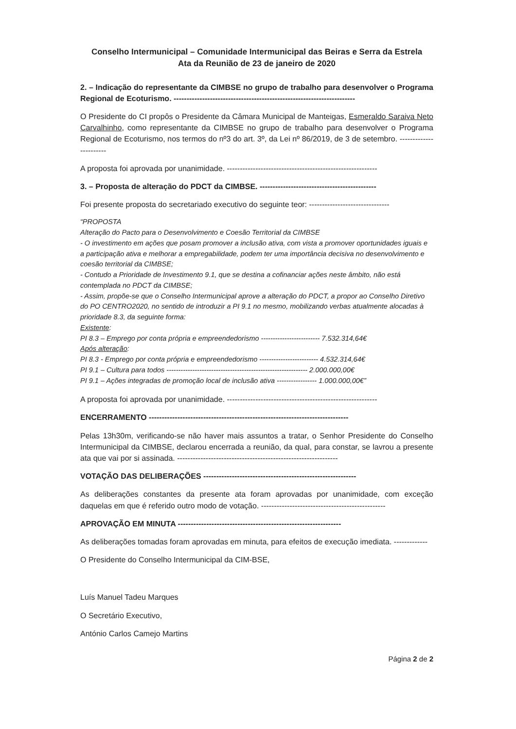Conselho Intermunicipal – Comunidade Intermunicipal das Beiras e Serra da Estrela
Ata da Reunião de 23 de janeiro de 2020
2. – Indicação do representante da CIMBSE no grupo de trabalho para desenvolver o Programa Regional de Ecoturismo. ----------------------------------------------------------------------
O Presidente do CI propôs o Presidente da Câmara Municipal de Manteigas, Esmeraldo Saraiva Neto Carvalhinho, como representante da CIMBSE no grupo de trabalho para desenvolver o Programa Regional de Ecoturismo, nos termos do nº3 do art. 3º, da Lei nº 86/2019, de 3 de setembro. -----------------------
A proposta foi aprovada por unanimidade. ----------------------------------------------------------
3. – Proposta de alteração do PDCT da CIMBSE. ---------------------------------------------
Foi presente proposta do secretariado executivo do seguinte teor: -------------------------------
“PROPOSTA
Alteração do Pacto para o Desenvolvimento e Coesão Territorial da CIMBSE
- O investimento em ações que posam promover a inclusão ativa, com vista a promover oportunidades iguais e a participação ativa e melhorar a empregabilidade, podem ter uma importância decisiva no desenvolvimento e coesão territorial da CIMBSE;
- Contudo a Prioridade de Investimento 9.1, que se destina a cofinanciar ações neste âmbito, não está contemplada no PDCT da CIMBSE;
- Assim, propõe-se que o Conselho Intermunicipal aprove a alteração do PDCT, a propor ao Conselho Diretivo do PO CENTRO2020, no sentido de introduzir a PI 9.1 no mesmo, mobilizando verbas atualmente alocadas à prioridade 8.3, da seguinte forma:
Existente:
PI 8.3 – Emprego por conta própria e empreendedorismo ------------------------- 7.532.314,64€
Após alteração:
PI 8.3 - Emprego por conta própria e empreendedorismo ------------------------- 4.532.314,64€
PI 9.1 – Cultura para todos ------------------------------------------------------------ 2.000.000,00€
PI 9.1 – Ações integradas de promoção local de inclusão ativa ----------------- 1.000.000,00€”
A proposta foi aprovada por unanimidade. ----------------------------------------------------------
ENCERRAMENTO -----------------------------------------------------------------------------
Pelas 13h30m, verificando-se não haver mais assuntos a tratar, o Senhor Presidente do Conselho Intermunicipal da CIMBSE, declarou encerrada a reunião, da qual, para constar, se lavrou a presente ata que vai por si assinada. --------------------------------------------------------------
VOTAÇÃO DAS DELIBERAÇÕES -----------------------------------------------------------
As deliberações constantes da presente ata foram aprovadas por unanimidade, com exceção daquelas em que é referido outro modo de votação. ------------------------------------------------
APROVAÇÃO EM MINUTA ---------------------------------------------------------------
As deliberações tomadas foram aprovadas em minuta, para efeitos de execução imediata. -------------
O Presidente do Conselho Intermunicipal da CIM-BSE,
Luís Manuel Tadeu Marques
O Secretário Executivo,
António Carlos Camejo Martins
Página 2 de 2